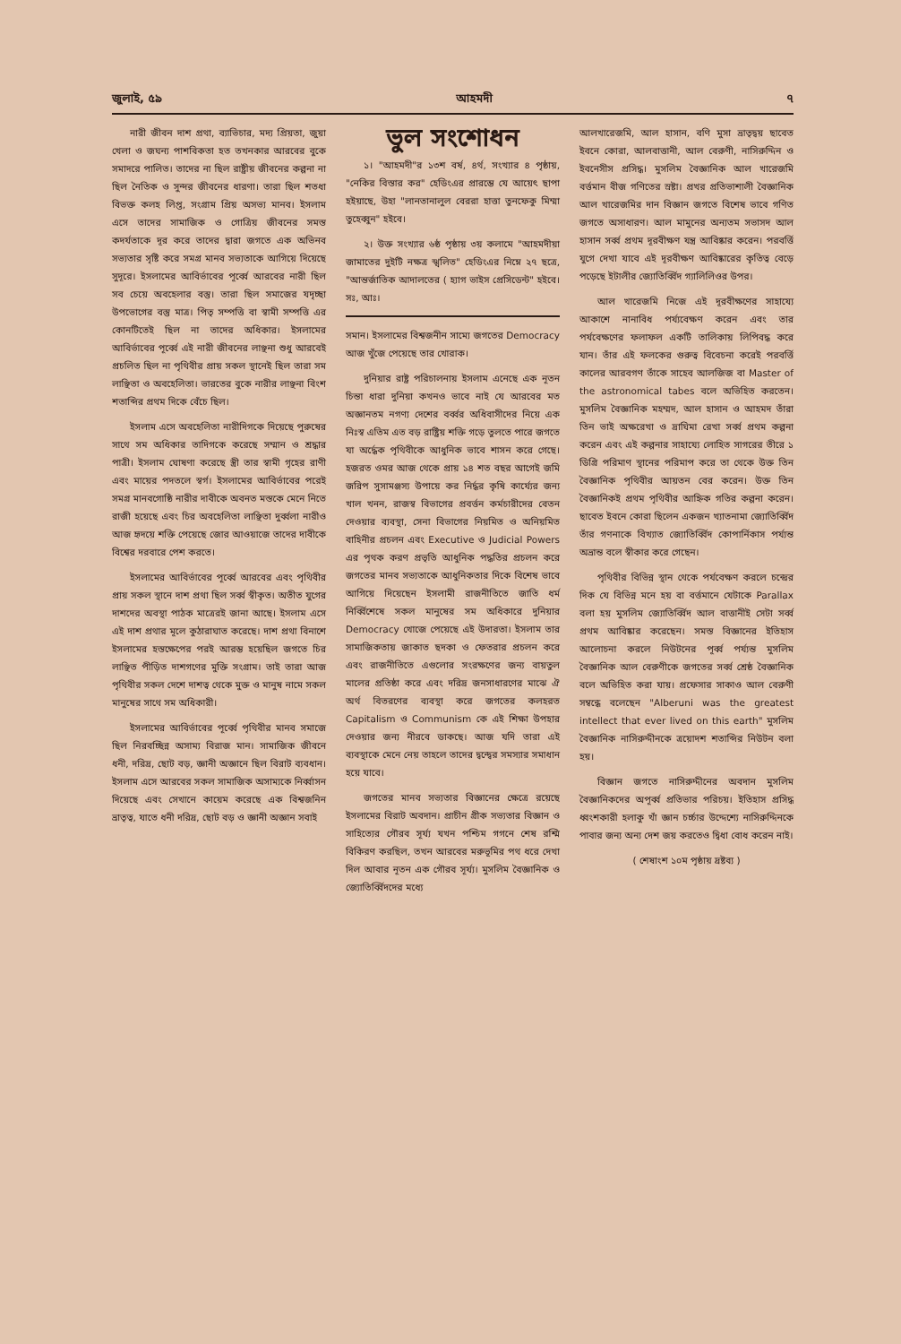জুলাই, ৫৯ আহমদী ৭
নারী জীবন দাশ প্রথা, ব্যাভিচার, মদ্য প্রিয়তা, জুয়া খেলা ও জঘন্য পাশবিকতা হত তখনকার আরবের বুকে সমাদরে পালিত। তাদের না ছিল রাষ্ট্রীয় জীবনের কল্পনা না ছিল নৈতিক ও সুন্দর জীবনের ধারণা। তারা ছিল শতধা বিভক্ত কলহ লিপ্ত, সংগ্রাম প্রিয় অসভ্য মানব। ইসলাম এসে তাদের সামাজিক ও গোত্রিয় জীবনের সমস্ত কদর্যতাকে দূর করে তাদের দ্বারা জগতে এক অভিনব সভ্যতার সৃষ্টি করে সমগ্র মানব সভ্যতাকে আগিয়ে দিয়েছে সুদূরে। ইসলামের আবির্ভাবের পূর্ব্বে আরবের নারী ছিল সব চেয়ে অবহেলার বস্তু। তারা ছিল সমাজের যদৃচ্ছা উপভোগের বস্তু মাত্র। পিতৃ সম্পত্তি বা স্বামী সম্পত্তি এর কোনটিতেই ছিল না তাদের অধিকার। ইসলামের আবির্ভাবের পূর্ব্বে এই নারী জীবনের লাঞ্ছনা শুধু আরবেই প্রচলিত ছিল না পৃথিবীর প্রায় সকল স্থানেই ছিল তারা সম লাঞ্ছিতা ও অবহেলিতা। ভারতের বুকে নারীর লাঞ্ছনা বিংশ শতাব্দির প্রথম দিকে বেঁচে ছিল।
ইসলাম এসে অবহেলিতা নারীদিগকে দিয়েছে পুরুষের সাথে সম অধিকার তাদিগকে করেছে সম্মান ও শ্রদ্ধার পাত্রী। ইসলাম ঘোষণা করেছে স্ত্রী তার স্বামী গৃহের রাণী এবং মায়ের পদতলে স্বর্গ। ইসলামের আবির্ভাবের পরেই সমগ্র মানবগোষ্ঠি নারীর দাবীকে অবনত মস্তকে মেনে নিতে রাজী হয়েছে এবং চির অবহেলিতা লাঞ্ছিতা দুর্ব্বলা নারীও আজ হৃদয়ে শক্তি পেয়েছে জোর আওয়াজে তাদের দাবীকে বিশ্বের দরবারে পেশ করতে।
ইসলামের আবির্ভাবের পূর্ব্বে আরবের এবং পৃথিবীর প্রায় সকল স্থানে দাশ প্রথা ছিল সর্ব্ব স্বীকৃত। অতীত যুগের দাশদের অবস্থা পাঠক মাত্রেরই জানা আছে। ইসলাম এসে এই দাশ প্রথার মূলে কুঠারাঘাত করেছে। দাশ প্রথা বিনাশে ইসলামের হস্তক্ষেপের পরই আরম্ভ হয়েছিল জগতে চির লাঞ্ছিত পীড়িত দাশগণের মুক্তি সংগ্রাম। তাই তারা আজ পৃথিবীর সকল দেশে দাশত্ব থেকে মুক্ত ও মানুষ নামে সকল মানুষের সাথে সম অধিকারী।
ইসলামের আবির্ভাবের পূর্ব্বে পৃথিবীর মানব সমাজে ছিল নিরবচ্ছিন্ন অসাম্য বিরাজ মান। সামাজিক জীবনে ধনী, দরিদ্র, ছোট বড়, জ্ঞানী অজ্ঞানে ছিল বিরাট ব্যবধান। ইসলাম এসে আরবের সকল সামাজিক অসাম্যকে নির্ব্বাসন দিয়েছে এবং সেখানে কায়েম করেছে এক বিশ্বজনিন ভ্রাতৃত্ব, যাতে ধনী দরিদ্র, ছোট বড় ও জ্ঞানী অজ্ঞান সবাই
ভুল সংশোধন
১। "আহমদী"র ১৩শ বর্ষ, ৪র্থ, সংখ্যার ৪ পৃষ্ঠায়, "নেকির বিস্তার কর" হেডিংএর প্রারম্ভে যে আয়েৎ ছাপা হইয়াছে, উহা "লানতানালুল বেররা হাত্তা তুনফেকু মিম্মা তুহেব্বুন" হইবে।
২। উক্ত সংখ্যার ৬ষ্ঠ পৃষ্ঠায় ৩য় কলামে "আহমদীয়া জামাতের দুইটি নক্ষত্র স্খলিত" হেডিংএর নিম্নে ২৭ ছত্রে, "আন্তর্জাতিক আদালতের ( হ্যাগ ভাইস প্রেসিডেন্ট" হইবে। সঃ, আঃ।
সমান। ইসলামের বিশ্বজনীন সাম্যে জগতের Democracy আজ খুঁজে পেয়েছে তার খোরাক।
দুনিয়ার রাষ্ট্র পরিচালনায় ইসলাম এনেছে এক নূতন চিন্তা ধারা দুনিয়া কখনও ভাবে নাই যে আরবের মত অজ্ঞানতম নগণ্য দেশের বর্ব্বর অধিবাসীদের নিয়ে এক নিঃস্ব এতিম এত বড় রাষ্ট্রিয় শক্তি গড়ে তুলতে পারে জগতে যা অর্দ্ধেক পৃথিবীকে আধুনিক ভাবে শাসন করে গেছে। হজরত ওমর আজ থেকে প্রায় ১৪ শত বছর আগেই জমি জরিপ সুসামঞ্জস্য উপায়ে কর নির্দ্ধর কৃষি কার্য্যের জন্য খাল খনন, রাজস্ব বিভাগের প্রবর্ত্তন কর্মচারীদের বেতন দেওয়ার ব্যবস্থা, সেনা বিভাগের নিয়মিত ও অনিয়মিত বাহিনীর প্রচলন এবং Executive ও Judicial Powers এর পৃথক করণ প্রভৃতি আধুনিক পদ্ধতির প্রচলন করে জগতের মানব সভ্যতাকে আধুনিকতার দিকে বিশেষ ভাবে আগিয়ে দিয়েছেন ইসলামী রাজনীতিতে জাতি ধর্ম নির্ব্বিশেষে সকল মানুষের সম অধিকারে দুনিয়ার Democracy খোজে পেয়েছে এই উদারতা। ইসলাম তার সামাজিকতায় জাকাত ছদকা ও ফেতরার প্রচলন করে এবং রাজনীতিতে এগুলোর সংরক্ষণের জন্য বায়তুল মালের প্রতিষ্ঠা করে এবং দরিদ্র জনসাধারণের মাঝে ঐ অর্থ বিতরণের ব্যবস্থা করে জগতের কলহরত Capitalism ও Communism কে এই শিক্ষা উপহার দেওয়ার জন্য নীরবে ডাকছে। আজ যদি তারা এই ব্যবস্থাকে মেনে নেয় তাহলে তাদের দ্বন্দ্বের সমস্যার সমাধান হয়ে যাবে।
জগতের মানব সভ্যতার বিজ্ঞানের ক্ষেত্রে রয়েছে ইসলামের বিরাট অবদান। প্রাচীন গ্রীক সভ্যতার বিজ্ঞান ও সাহিত্যের গৌরব সূর্য্য যখন পশ্চিম গগনে শেষ রশ্মি বিকিরণ করছিল, তখন আরবের মরুভূমির পথ ধরে দেখা দিল আবার নূতন এক গৌরব সূর্য্য। মুসলিম বৈজ্ঞানিক ও জ্যোতির্ব্বিদদের মধ্যে
আলখারেজমি, আল হাসান, বণি মুসা ভ্রাতৃদ্বয় ছাবেত ইবনে কোরা, আলবাত্তানী, আল বেরুণী, নাসিরুদ্দিন ও ইবনেসীস প্রসিদ্ধ। মুসলিম বৈজ্ঞানিক আল খারেজমি বর্ত্তমান বীজ গণিতের স্রষ্টা। প্রখর প্রতিভাশালী বৈজ্ঞানিক আল খারেজমির দান বিজ্ঞান জগতে বিশেষ ভাবে গণিত জগতে অসাধারণ। আল মামুনের অন্যতম সভাসদ আল হাসান সর্ব্ব প্রথম দূরবীক্ষণ যন্ত্র আবিষ্কার করেন। পরবর্ত্তি যুগে দেখা যাবে এই দূরবীক্ষণ আবিষ্কারের কৃতিত্ব বেড়ে পড়েছে ইটালীর জ্যোতির্ব্বিদ গ্যালিলিওর উপর।
আল খারেজমি নিজে এই দূরবীক্ষণের সাহায্যে আকাশে নানাবিধ পর্য্যবেক্ষণ করেন এবং তার পর্যবেক্ষণের ফলাফল একটি তালিকায় লিপিবদ্ধ করে যান। তাঁর এই ফলকের গুরুত্ব বিবেচনা করেই পরবর্ত্তি কালের আরবগণ তাঁকে সাহেব আলজিজ বা Master of the astronomical tabes বলে অভিহিত করতেন। মুসলিম বৈজ্ঞানিক মহম্মদ, আল হাসান ও আহমদ তাঁরা তিন ভাই অক্ষরেখা ও দ্রাঘিমা রেখা সর্ব্ব প্রথম কল্পনা করেন এবং এই কল্পনার সাহায্যে লোহিত সাগরের তীরে ১ ডিগ্রি পরিমাণ স্থানের পরিমাপ করে তা থেকে উক্ত তিন বৈজ্ঞানিক পৃথিবীর আয়তন বের করেন। উক্ত তিন বৈজ্ঞানিকই প্রথম পৃথিবীর আহ্নিক গতির কল্পনা করেন। ছাবেত ইবনে কোরা ছিলেন একজন খ্যাতনামা জ্যোতির্ব্বিদ তাঁর গণনাকে বিখ্যাত জ্যোতির্ব্বিদ কোপার্নিকাস পর্য্যন্ত অভ্রান্ত বলে স্বীকার করে গেছেন।
পৃথিবীর বিভিন্ন স্থান থেকে পর্যবেক্ষণ করলে চন্দ্রের দিক যে বিভিন্ন মনে হয় বা বর্ত্তমানে যেটাকে Parallax বলা হয় মুসলিম জ্যোতির্ব্বিদ আল বাত্তানীই সেটা সর্ব্ব প্রথম আবিষ্কার করেছেন। সমস্ত বিজ্ঞানের ইতিহাস আলোচনা করলে নিউটনের পূর্ব্ব পর্য্যন্ত মুসলিম বৈজ্ঞানিক আল বেরুণীকে জগতের সর্ব্ব শ্রেষ্ঠ বৈজ্ঞানিক বলে অভিহিত করা যায়। প্রফেসার সাকাও আল বেরুণী সম্বন্ধে বলেছেন "Alberuni was the greatest intellect that ever lived on this earth" মুসলিম বৈজ্ঞানিক নাসিরুদ্দীনকে ত্রয়োদশ শতাব্দির নিউটন বলা হয়।
বিজ্ঞান জগতে নাসিরুদ্দীনের অবদান মুসলিম বৈজ্ঞানিকদের অপূর্ব্ব প্রতিভার পরিচয়। ইতিহাস প্রসিদ্ধ ধ্বংশকারী হলাকু খাঁ জ্ঞান চর্চ্চার উদ্দেশ্যে নাসিরুদ্দিনকে পাবার জন্য অন্য দেশ জয় করতেও দ্বিধা বোধ করেন নাই।
( শেষাংশ ১০ম পৃষ্ঠায় দ্রষ্টব্য )